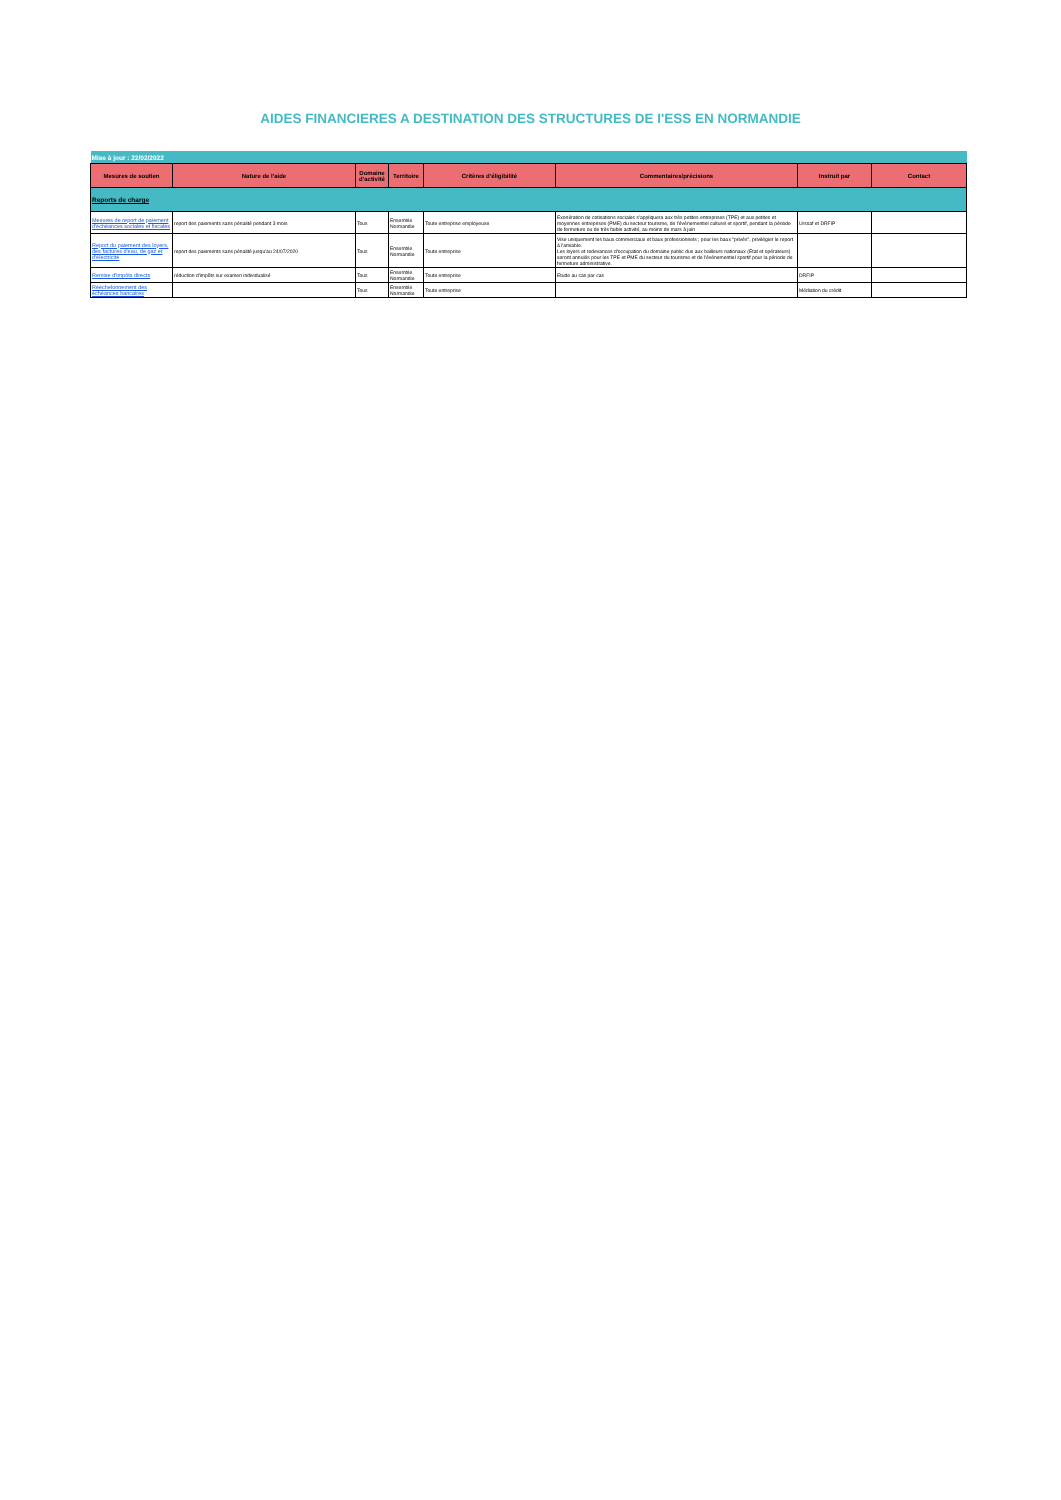AIDES FINANCIERES A DESTINATION DES STRUCTURES DE I'ESS EN NORMANDIE
| Mise à jour : 22/02/2022 | | | | | | | |
| Mesures de soutien | Nature de l'aide | Domaine d'activité | Territoire | Critères d'éligibilité | Commentaires/précisions | Instruit par | Contact |
| Reports de charge | | | | | | | |
| Mesures de report de paiement d'échéances sociales et fiscales | report des paiements sans pénalité pendant 3 mois | Tous | Ensemble Normandie | Toute entreprise employeuse | Exonération de cotisations sociales s'appliquera aux très petites entreprises (TPE) et aux petites et moyennes entreprises (PME) du secteur tourisme, de l'événementiel culturel et sportif, pendant la période de fermeture ou de très faible activité, au moins de mars à juin | Urssaf et DRFIP | |
| Report du paiement des loyers, des factures d'eau, de gaz et d'électricité | report des paiements sans pénalité jusqu'au 24/07/2020 | Tous | Ensemble Normandie | Toute entreprise | Vise uniquement les baux commerciaux et baux professionnels ; pour les baux "privés", privilégier le report à l'amiable. Les loyers et redevances d'occupation du domaine public dus aux bailleurs nationaux (État et opérateurs) seront annulés pour les TPE et PME du secteur du tourisme et de l'événementiel sportif pour la période de fermeture administrative. | | |
| Remise d'impôts directs | réduction d'impôts sur examen individualisé | Tous | Ensemble Normandie | Toute entreprise | Etude au cas par cas | DRFIP | |
| Rééchelonnement des échéances bancaires | | Tous | Ensemble Normandie | Toute entreprise | | Médiation du crédit | |